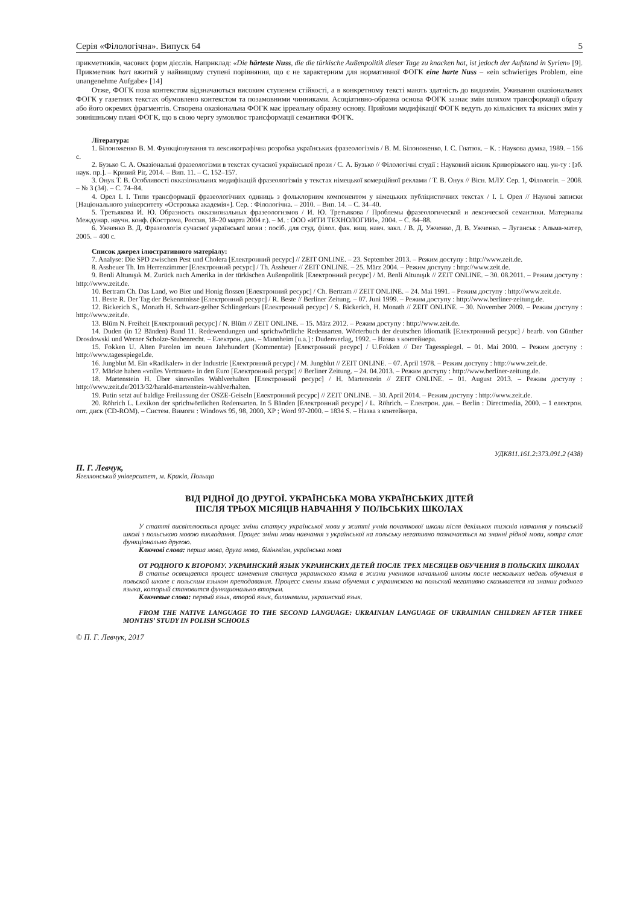Серія «Філологічна». Випуск 64 5
прикметників, часових форм дієслів. Наприклад: «Die härteste Nuss, die die türkische Außenpolitik dieser Tage zu knacken hat, ist jedoch der Aufstand in Syrien» [9]. Прикметник hart вжитий у найвищому ступені порівняння, що є не характерним для нормативної ФОГК eine harte Nuss – «ein schwieriges Problem, eine unangenehme Aufgabe» [14]
Отже, ФОГК поза контекстом відзначаються високим ступенем стійкості, а в конкретному тексті мають здатність до видозмін. Уживання оказіональних ФОГК у газетних текстах обумовлено контекстом та позамовними чинниками. Асоціативно-образна основа ФОГК зазнає змін шляхом трансформації образу або його окремих фрагментів. Створена оказіональна ФОГК має ірреальну образну основу. Прийоми модифікації ФОГК ведуть до кількісних та якісних змін у зовнішньому плані ФОГК, що в свою чергу зумовлює трансформації семантики ФОГК.
Література:
1. Білоноженко В. М. Функціонування та лексикографічна розробка українських фразеологізмів / В. М. Білоноженко, І. С. Гнатюк. – К. : Наукова думка, 1989. – 156 с.
2. Бузько С. А. Оказіональні фразеологізми в текстах сучасної української прози / С. А. Бузько // Філологічні студії : Науковий вісник Криворізького нац. ун-ту : [зб. наук. пр.]. – Кривий Ріг, 2014. – Вип. 11. – С. 152–157.
3. Онук Т. В. Особливості окказіональних модифікацій фразеологізмів у текстах німецької комерційної реклами / Т. В. Онук // Вісн. МЛУ. Сер. 1, Філологія. – 2008. – № 3 (34). – С. 74–84.
4. Орел І. І. Типи трансформації фразеологічних одиниць з фольклорним компонентом у німецьких публіцистичних текстах / І. І. Орел // Наукові записки [Національного університету «Острозька академія»]. Сер. : Філологічна. – 2010. – Вип. 14. – С. 34–40.
5. Третьякова И. Ю. Образность окказиональных фразеологизмов / И. Ю. Третьякова / Проблемы фразеологической и лексической семантики. Материалы Междунар. научн. конф. (Кострома, Россия, 18–20 марта 2004 г.). – М. : ООО «ИТИ ТЕХНОЛОГИИ», 2004. – С. 84–88.
6. Ужченко В. Д. Фразеологія сучасної української мови : посіб. для студ. філол. фак. вищ. навч. закл. / В. Д. Ужченко, Д. В. Ужченко. – Луганськ : Альма-матер, 2005. – 400 с.
Список джерел ілюстративного матеріалу:
7. Analyse: Die SPD zwischen Pest und Cholera [Електронний ресурс] // ZEIT ONLINE. – 23. September 2013. – Режим доступу : http://www.zeit.de.
8. Assheuer Th. Im Herrenzimmer [Електронний ресурс] / Th. Assheuer // ZEIT ONLINE. – 25. März 2004. – Режим доступу : http://www.zeit.de.
9. Benli Altunışık M. Zurück nach Amerika in der türkischen Außenpolitik [Електронний ресурс] / M. Benli Altunışık // ZEIT ONLINE. – 30. 08.2011. – Режим доступу : http://www.zeit.de.
10. Bertram Ch. Das Land, wo Bier und Honig flossen [Електронний ресурс] / Ch. Bertram // ZEIT ONLINE. – 24. Mai 1991. – Режим доступу : http://www.zeit.de.
11. Beste R. Der Tag der Bekenntnisse [Електронний ресурс] / R. Beste // Berliner Zeitung. – 07. Juni 1999. – Режим доступу : http://www.berliner-zeitung.de.
12. Bickerich S., Monath H. Schwarz-gelber Schlingerkurs [Електронний ресурс] / S. Bickerich, H. Monath // ZEIT ONLINE. – 30. November 2009. – Режим доступу : http://www.zeit.de.
13. Blüm N. Freiheit [Електронний ресурс] / N. Blüm // ZEIT ONLINE. – 15. März 2012. – Режим доступу : http://www.zeit.de.
14. Duden (in 12 Bänden) Band 11. Redewendungen und sprichwörtliche Redensarten. Wörterbuch der deutschen Idiomatik [Електронний ресурс] / bearb. von Günther Drosdowski und Werner Scholze-Stubenrecht. – Електрон. дан. – Mannheim [u.a.] : Dudenverlag, 1992. – Назва з контейнера.
15. Fokken U. Alten Parolen im neuen Jahrhundert (Kommentar) [Електронний ресурс] / U.Fokken // Der Tagesspiegel. – 01. Mai 2000. – Режим доступу : http://www.tagesspiegel.de.
16. Jungblut M. Ein «Radikaler» in der Industrie [Електронний ресурс] / M. Jungblut // ZEIT ONLINE. – 07. April 1978. – Режим доступу : http://www.zeit.de.
17. Märkte haben «volles Vertrauen» in den Euro [Електронний ресурс] // Berliner Zeitung. – 24. 04.2013. – Режим доступу : http://www.berliner-zeitung.de.
18. Martenstein H. Über sinnvolles Wahlverhalten [Електронний ресурс] / H. Martenstein // ZEIT ONLINE. – 01. August 2013. – Режим доступу : http://www.zeit.de/2013/32/harald-martenstein-wahlverhalten.
19. Putin setzt auf baldige Freilassung der OSZE-Geiseln [Електронний ресурс] // ZEIT ONLINE. – 30. April 2014. – Режим доступу : http://www.zeit.de.
20. Röhrich L. Lexikon der sprichwörtlichen Redensarten. In 5 Bänden [Електронний ресурс] / L. Röhrich. – Електрон. дан. – Berlin : Directmedia, 2000. – 1 електрон. опт. диск (CD-ROM). – Систем. Вимоги : Windows 95, 98, 2000, XP ; Word 97-2000. – 1834 S. – Назва з контейнера.
УДК811.161.2:373.091.2 (438)
П. Г. Левчук,
Ягеллонський університет, м. Краків, Польща
ВІД РІДНОЇ ДО ДРУГОЇ. УКРАЇНСЬКА МОВА УКРАЇНСЬКИХ ДІТЕЙ
ПІСЛЯ ТРЬОХ МІСЯЦІВ НАВЧАННЯ У ПОЛЬСЬКИХ ШКОЛАХ
У статті висвітлюється процес зміни статусу української мови у житті учнів початкової школи після декількох тижнів навчання у польській школі з польською мовою викладання. Процес зміни мови навчання з української на польську негативно позначається на знанні рідної мови, котра стає функціонально другою.
Ключові слова: перша мова, друга мова, білінгвізм, українська мова
ОТ РОДНОГО К ВТОРОМУ. УКРАИНСКИЙ ЯЗЫК УКРАИНСКИХ ДЕТЕЙ ПОСЛЕ ТРЕХ МЕСЯЦЕВ ОБУЧЕНИЯ В ПОЛЬСКИХ ШКОЛАХ
В статье освещается процесс изменения статуса украинского языка в жизни учеников начальной школы после нескольких недель обучения в польской школе с польским языком преподавания. Процесс смены языка обучения с украинского на польский негативно сказывается на знании родного языка, который становится функционально вторым.
Ключевые слова: первый язык, второй язык, билингвизм, украинский язык.
FROM THE NATIVE LANGUAGE TO THE SECOND LANGUAGE: UKRAINIAN LANGUAGE OF UKRAINIAN CHILDREN AFTER THREE MONTHS’ STUDY IN POLISH SCHOOLS
© П. Г. Левчук, 2017